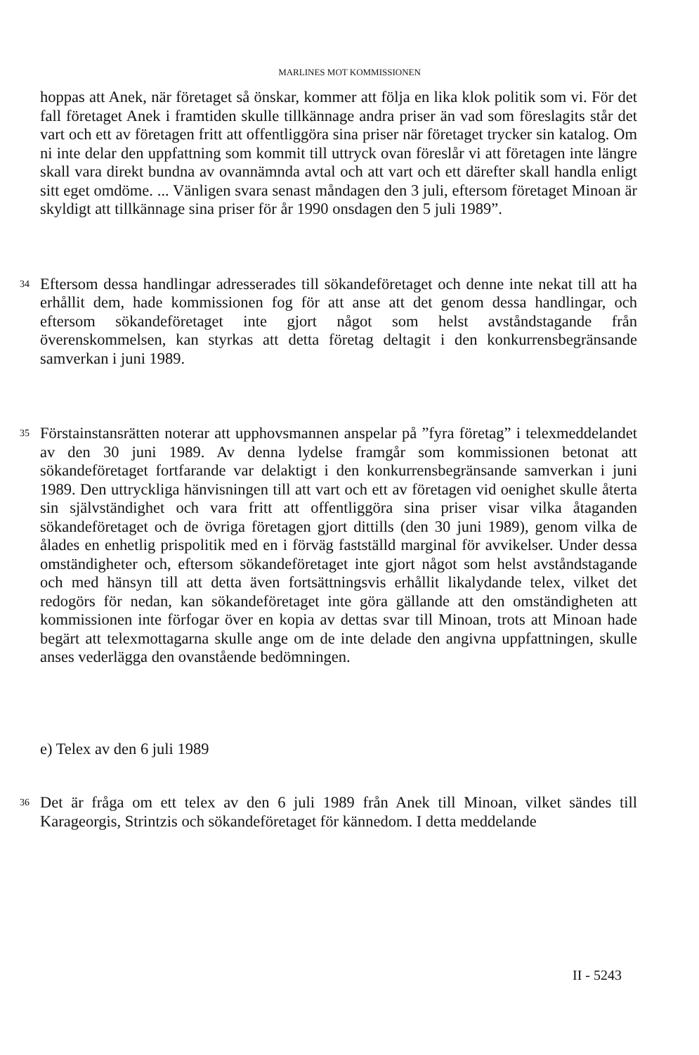MARLINES MOT KOMMISSIONEN
hoppas att Anek, när företaget så önskar, kommer att följa en lika klok politik som vi. För det fall företaget Anek i framtiden skulle tillkännage andra priser än vad som föreslagits står det vart och ett av företagen fritt att offentliggöra sina priser när företaget trycker sin katalog. Om ni inte delar den uppfattning som kommit till uttryck ovan föreslår vi att företagen inte längre skall vara direkt bundna av ovannämnda avtal och att vart och ett därefter skall handla enligt sitt eget omdöme. ... Vänligen svara senast måndagen den 3 juli, eftersom företaget Minoan är skyldigt att tillkännage sina priser för år 1990 onsdagen den 5 juli 1989”.
34
Eftersom dessa handlingar adresserades till sökandeföretaget och denne inte nekat till att ha erhållit dem, hade kommissionen fog för att anse att det genom dessa handlingar, och eftersom sökandeföretaget inte gjort något som helst avståndstagande från överenskommelsen, kan styrkas att detta företag deltagit i den konkurrensbegränsande samverkan i juni 1989.
35
Förstainstansrätten noterar att upphovsmannen anspelar på ”fyra företag” i telexmeddelandet av den 30 juni 1989. Av denna lydelse framgår som kommissionen betonat att sökandeföretaget fortfarande var delaktigt i den konkurrensbegränsande samverkan i juni 1989. Den uttryckliga hänvisningen till att vart och ett av företagen vid oenighet skulle återta sin självständighet och vara fritt att offentliggöra sina priser visar vilka åtaganden sökandeföretaget och de övriga företagen gjort dittills (den 30 juni 1989), genom vilka de ålades en enhetlig prispolitik med en i förväg fastställd marginal för avvikelser. Under dessa omständigheter och, eftersom sökandeföretaget inte gjort något som helst avståndstagande och med hänsyn till att detta även fortsättningsvis erhållit likalydande telex, vilket det redogörs för nedan, kan sökandeföretaget inte göra gällande att den omständigheten att kommissionen inte förfogar över en kopia av dettas svar till Minoan, trots att Minoan hade begärt att telexmottagarna skulle ange om de inte delade den angivna uppfattningen, skulle anses vederlägga den ovanstående bedömningen.
e) Telex av den 6 juli 1989
36
Det är fråga om ett telex av den 6 juli 1989 från Anek till Minoan, vilket sändes till Karageorgis, Strintzis och sökandeföretaget för kännedom. I detta meddelande
II - 5243